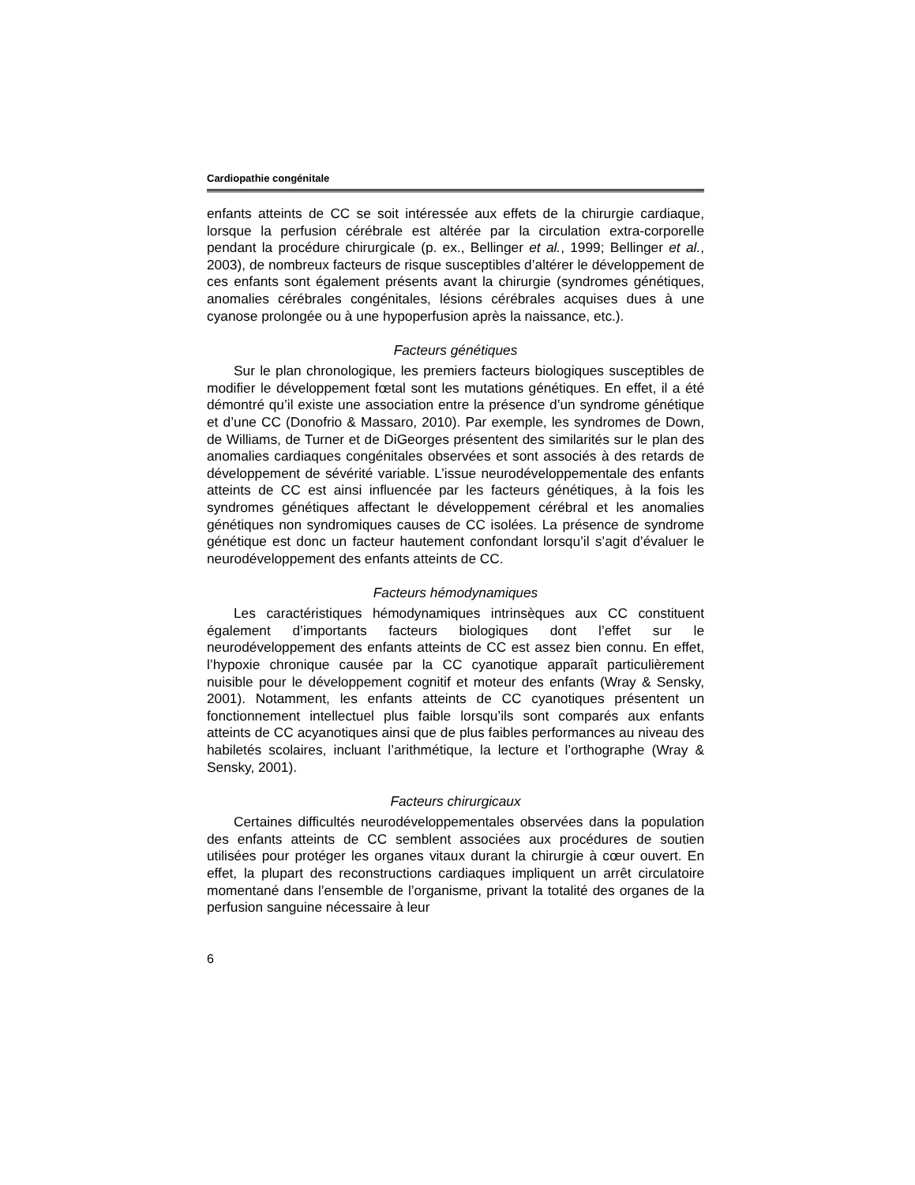Cardiopathie congénitale
enfants atteints de CC se soit intéressée aux effets de la chirurgie cardiaque, lorsque la perfusion cérébrale est altérée par la circulation extra-corporelle pendant la procédure chirurgicale (p. ex., Bellinger et al., 1999; Bellinger et al., 2003), de nombreux facteurs de risque susceptibles d’altérer le développement de ces enfants sont également présents avant la chirurgie (syndromes génétiques, anomalies cérébrales congénitales, lésions cérébrales acquises dues à une cyanose prolongée ou à une hypoperfusion après la naissance, etc.).
Facteurs génétiques
Sur le plan chronologique, les premiers facteurs biologiques susceptibles de modifier le développement fœtal sont les mutations génétiques. En effet, il a été démontré qu’il existe une association entre la présence d’un syndrome génétique et d’une CC (Donofrio & Massaro, 2010). Par exemple, les syndromes de Down, de Williams, de Turner et de DiGeorges présentent des similarités sur le plan des anomalies cardiaques congénitales observées et sont associés à des retards de développement de sévérité variable. L’issue neurodéveloppementale des enfants atteints de CC est ainsi influencée par les facteurs génétiques, à la fois les syndromes génétiques affectant le développement cérébral et les anomalies génétiques non syndromiques causes de CC isolées. La présence de syndrome génétique est donc un facteur hautement confondant lorsqu’il s’agit d’évaluer le neurodéveloppement des enfants atteints de CC.
Facteurs hémodynamiques
Les caractéristiques hémodynamiques intrinsèques aux CC constituent également d’importants facteurs biologiques dont l’effet sur le neurodéveloppement des enfants atteints de CC est assez bien connu. En effet, l’hypoxie chronique causée par la CC cyanotique apparaît particulièrement nuisible pour le développement cognitif et moteur des enfants (Wray & Sensky, 2001). Notamment, les enfants atteints de CC cyanotiques présentent un fonctionnement intellectuel plus faible lorsqu’ils sont comparés aux enfants atteints de CC acyanotiques ainsi que de plus faibles performances au niveau des habiletés scolaires, incluant l’arithmétique, la lecture et l’orthographe (Wray & Sensky, 2001).
Facteurs chirurgicaux
Certaines difficultés neurodéveloppementales observées dans la population des enfants atteints de CC semblent associées aux procédures de soutien utilisées pour protéger les organes vitaux durant la chirurgie à cœur ouvert. En effet, la plupart des reconstructions cardiaques impliquent un arrêt circulatoire momentané dans l’ensemble de l’organisme, privant la totalité des organes de la perfusion sanguine nécessaire à leur
6